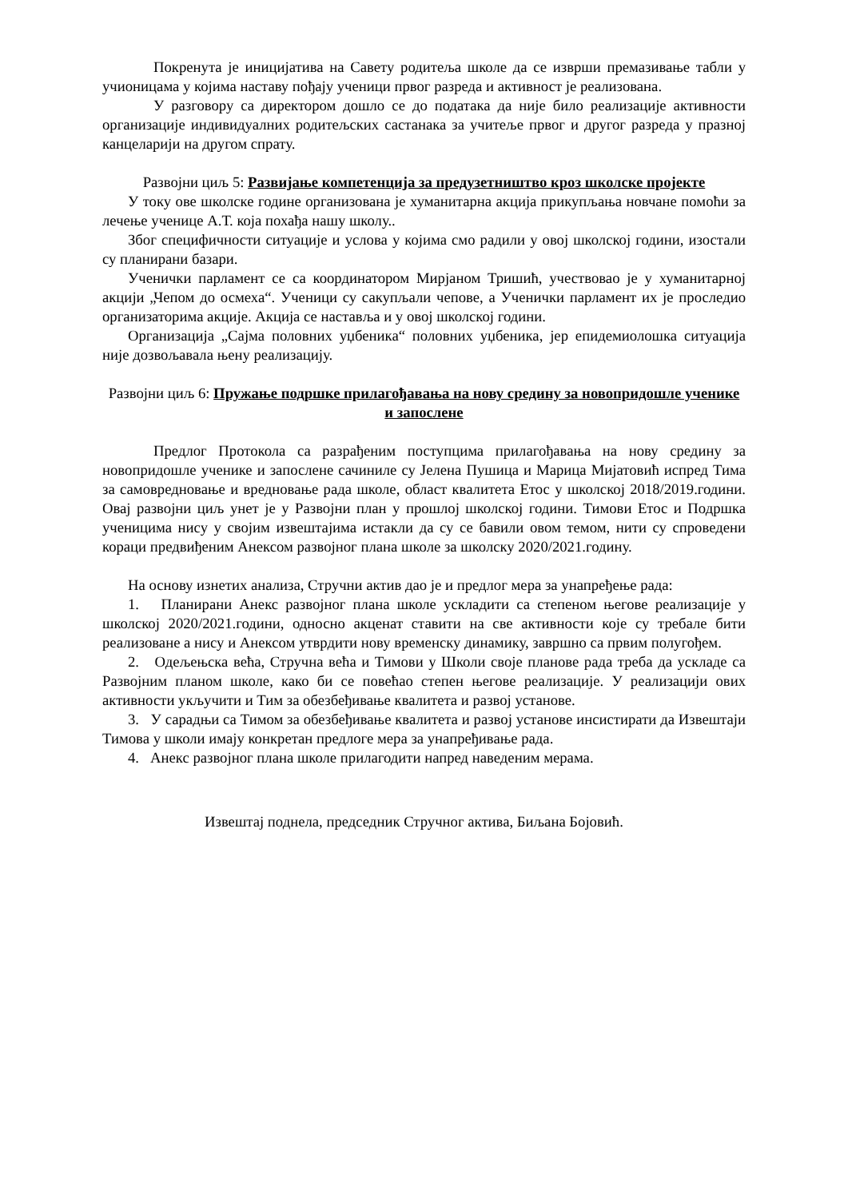Покренута је иницијатива на Савету родитеља школе да се изврши премазивање табли у учионицама у којима наставу пођају ученици првог разреда и активност је реализована.
У разговору са директором дошло се до података да није било реализације активности организације индивидуалних родитељских састанака за учитеље првог и другог разреда у празној канцеларији на другом спрату.
Развојни циљ 5: Развијање компетенција за предузетништво кроз школске пројекте
У току ове школске године организована је хуманитарна акција прикупљања новчане помоћи за лечење ученице А.Т. која похађа нашу школу..
Због специфичности ситуације и услова у којима смо радили у овој школској години, изостали су планирани базари.
Ученички парламент се са координатором Мирјаном Тришић, учествовао је у хуманитарној акцији „Чепом до осмеха“. Ученици су сакупљали чепове, а Ученички парламент их је проследио организаторима акције. Акција се наставља и у овој школској години.
Организација „Сајма половних уџбеника“ половних уџбеника, јер епидемиолошка ситуација није дозвољавала њену реализацију.
Развојни циљ 6: Пружање подршке прилагођавања на нову средину за новопридошле ученике и запослене
Предлог Протокола са разрађеним поступцима прилагођавања на нову средину за новопридошле ученике и запослене сачиниле су Јелена Пушица и Марица Мијатовић испред Тима за самовредновање и вредновање рада школе, област квалитета Етос у школској 2018/2019.години. Овај развојни циљ унет је у Развојни план у прошлој школској години. Тимови Етос и Подршка ученицима нису у својим извештајима истакли да су се бавили овом темом, нити су спроведени кораци предвиђеним Анексом развојног плана школе за школску 2020/2021.годину.
На основу изнетих анализа, Стручни актив дао је и предлог мера за унапређење рада:
1. Планирани Анекс развојног плана школе ускладити са степеном његове реализације у школској 2020/2021.години, односно акценат ставити на све активности које су требале бити реализоване а нису и Анексом утврдити нову временску динамику, завршно са првим полугођем.
2. Одељењска већа, Стручна већа и Тимови у Школи своје планове рада треба да ускладе са Развојним планом школе, како би се повећао степен његове реализације. У реализацији ових активности укључити и Тим за обезбеђивање квалитета и развој установе.
3. У сарадњи са Тимом за обезбеђивање квалитета и развој установе инсистирати да Извештаји Тимова у школи имају конкретан предлоге мера за унапређивање рада.
4. Анекс развојног плана школе прилагодити напред наведеним мерама.
Извештај поднела, председник Стручног актива, Биљана Бојовић.